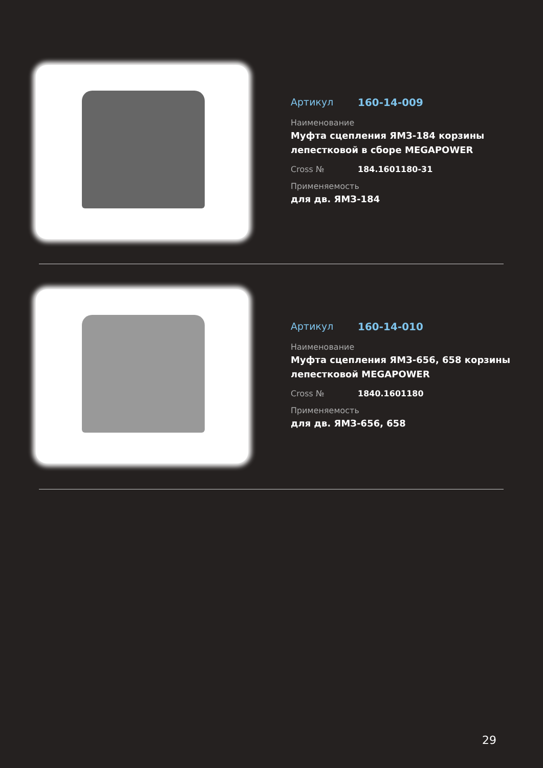Артикул 160-14-009
Наименование
Муфта сцепления ЯМЗ-184 корзины лепестковой в сборе MEGAPOWER
Cross № 184.1601180-31
Применяемость
для дв. ЯМЗ-184
Артикул 160-14-010
Наименование
Муфта сцепления ЯМЗ-656, 658 корзины лепестковой MEGAPOWER
Cross № 1840.1601180
Применяемость
для дв. ЯМЗ-656, 658
29